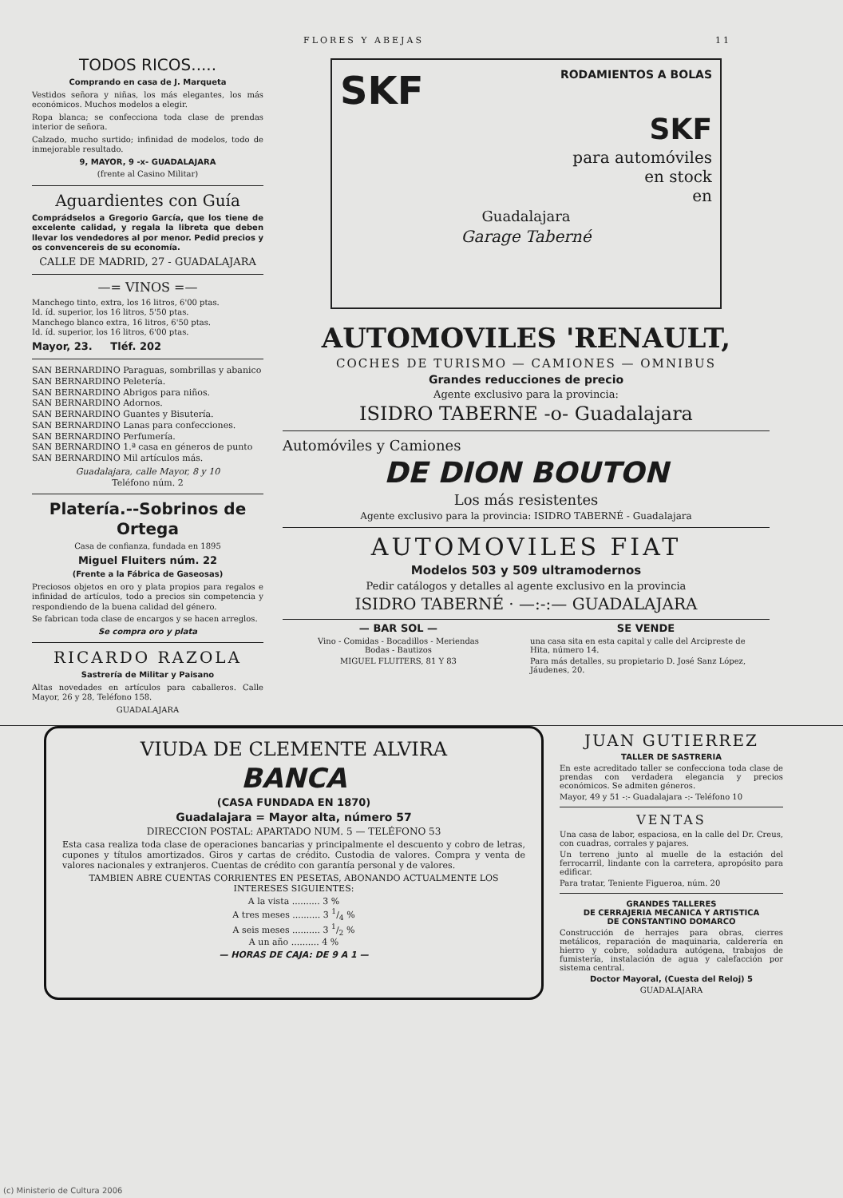FLORES Y ABEJAS 11
TODOS RICOS.....
Comprando en casa de J. Marqueta
Vestidos señora y niñas, los más elegantes, los más económicos. Muchos modelos a elegir.
Ropa blanca; se confecciona toda clase de prendas interior de señora.
Calzado, mucho surtido; infinidad de modelos, todo de inmejorable resultado.
9, MAYOR, 9 -x- GUADALAJARA
(frente al Casino Militar)
Aguardientes con Guía
Comprádselos a Gregorio García, que los tiene de excelente calidad, y regala la libreta que deben llevar los vendedores al por menor. Pedid precios y os convencereis de su economía.
CALLE DE MADRID, 27 - GUADALAJARA
—= VINOS =—
Manchego tinto, extra, los 16 litros, 6'00 ptas.
Id. íd. superior, los 16 litros, 5'50 ptas.
Manchego blanco extra, 16 litros, 6'50 ptas.
Id. íd. superior, los 16 litros, 6'00 ptas.
Mayor, 23. Tléf. 202
SAN BERNARDINO Paraguas, sombrillas y abanico
SAN BERNARDINO Peletería.
SAN BERNARDINO Abrigos para niños.
SAN BERNARDINO Adornos.
SAN BERNARDINO Guantes y Bisutería.
SAN BERNARDINO Lanas para confecciones.
SAN BERNARDINO Perfumería.
SAN BERNARDINO 1.ª casa en géneros de punto
SAN BERNARDINO Mil artículos más.
Guadalajara, calle Mayor, 8 y 10
Teléfono núm. 2
Platería.--Sobrinos de Ortega
Casa de confianza, fundada en 1895
Miguel Fluiters núm. 22
(Frente a la Fábrica de Gaseosas)
Preciosos objetos en oro y plata propios para regalos e infinidad de artículos, todo a precios sin competencia y respondiendo de la buena calidad del género.
Se fabrican toda clase de encargos y se hacen arreglos.
Se compra oro y plata
RICARDO RAZOLA
Sastrería de Militar y Paisano
Altas novedades en artículos para caballeros. Calle Mayor, 26 y 28, Teléfono 158.
GUADALAJARA
SKF RODAMIENTOS A BOLAS
SKF
para automóviles
en stock
en
Guadalajara
Garage Taberné
AUTOMOVILES 'RENAULT,
COCHES DE TURISMO — CAMIONES — OMNIBUS
Grandes reducciones de precio
Agente exclusivo para la provincia:
ISIDRO TABERNE -o- Guadalajara
Automóviles y Camiones
DE DION BOUTON
Los más resistentes
Agente exclusivo para la provincia: ISIDRO TABERNÉ - Guadalajara
AUTOMOVILES FIAT
Modelos 503 y 509 ultramodernos
Pedir catálogos y detalles al agente exclusivo en la provincia
ISIDRO TABERNÉ · —:-:— GUADALAJARA
— BAR SOL —
Vino - Comidas - Bocadillos - Meriendas
Bodas - Bautizos
MIGUEL FLUITERS, 81 Y 83
SE VENDE
una casa sita en esta capital y calle del Arcipreste de Hita, número 14.
Para más detalles, su propietario D. José Sanz López, Jáudenes, 20.
VIUDA DE CLEMENTE ALVIRA
BANCA
(CASA FUNDADA EN 1870)
Guadalajara = Mayor alta, número 57
DIRECCION POSTAL: APARTADO NUM. 5 — TELÉFONO 53
Esta casa realiza toda clase de operaciones bancarias y principalmente el descuento y cobro de letras, cupones y títulos amortizados. Giros y cartas de crédito. Custodia de valores. Compra y venta de valores nacionales y extranjeros. Cuentas de crédito con garantía personal y de valores.
TAMBIEN ABRE CUENTAS CORRIENTES EN PESETAS, ABONANDO ACTUALMENTE LOS INTERESES SIGUIENTES:
A la vista .......... 3 %
A tres meses .......... 3 1/4 %
A seis meses .......... 3 1/2 %
A un año .......... 4 %
— HORAS DE CAJA: DE 9 A 1 —
JUAN GUTIERREZ
TALLER DE SASTRERIA
En este acreditado taller se confecciona toda clase de prendas con verdadera elegancia y precios económicos. Se admiten géneros.
Mayor, 49 y 51 -:- Guadalajara -:- Teléfono 10
VENTAS
Una casa de labor, espaciosa, en la calle del Dr. Creus, con cuadras, corrales y pajares.
Un terreno junto al muelle de la estación del ferrocarril, lindante con la carretera, apropósito para edificar.
Para tratar, Teniente Figueroa, núm. 20
GRANDES TALLERES
DE CERRAJERIA MECANICA Y ARTISTICA
DE CONSTANTINO DOMARCO
Construcción de herrajes para obras, cierres metálicos, reparación de maquinaria, calderería en hierro y cobre, soldadura autógena, trabajos de fumistería, instalación de agua y calefacción por sistema central.
Doctor Mayoral, (Cuesta del Reloj) 5
GUADALAJARA
(c) Ministerio de Cultura 2006